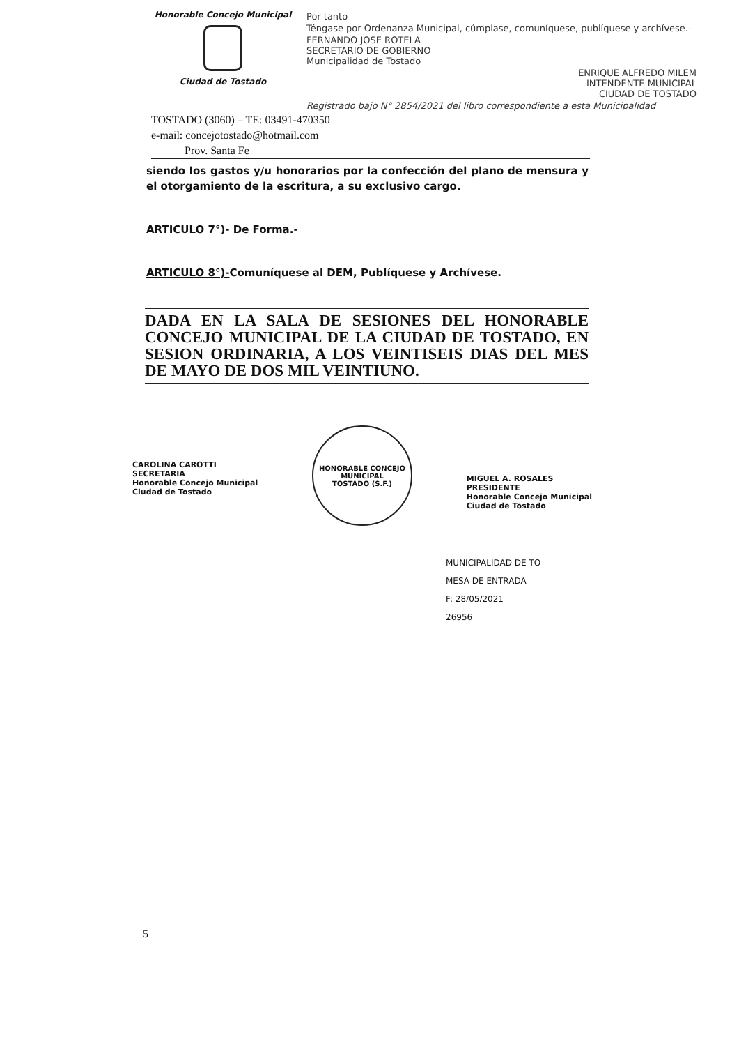Honorable Concejo Municipal
Ciudad de Tostado
Por tanto
Téngase por Ordenanza Municipal, cúmplase, comuníquese, publíquese y archívese.-
FERNANDO JOSE ROTELA
SECRETARIO DE GOBIERNO
Municipalidad de Tostado
ENRIQUE ALFREDO MILEM
INTENDENTE MUNICIPAL
CIUDAD DE TOSTADO
Registrado bajo N° 2854/2021 del libro correspondiente a esta Municipalidad
TOSTADO (3060) – TE: 03491-470350
e-mail: concejotostado@hotmail.com
Prov. Santa Fe
siendo los gastos y/u honorarios por la confección del plano de mensura y el otorgamiento de la escritura, a su exclusivo cargo.
ARTICULO 7°)- De Forma.-
ARTICULO 8°)-Comuníquese al DEM, Publíquese y Archívese.
DADA EN LA SALA DE SESIONES DEL HONORABLE CONCEJO MUNICIPAL DE LA CIUDAD DE TOSTADO, EN SESION ORDINARIA, A LOS VEINTISEIS DIAS DEL MES DE MAYO DE DOS MIL VEINTIUNO.
CAROLINA CAROTTI
SECRETARIA
Honorable Concejo Municipal
Ciudad de Tostado
HONORABLE CONCEJO MUNICIPAL
TOSTADO (S.F.)
MIGUEL A. ROSALES
PRESIDENTE
Honorable Concejo Municipal
Ciudad de Tostado
MUNICIPALIDAD DE TO
MESA DE ENTRADA
F: 28/05/2021
26956
5